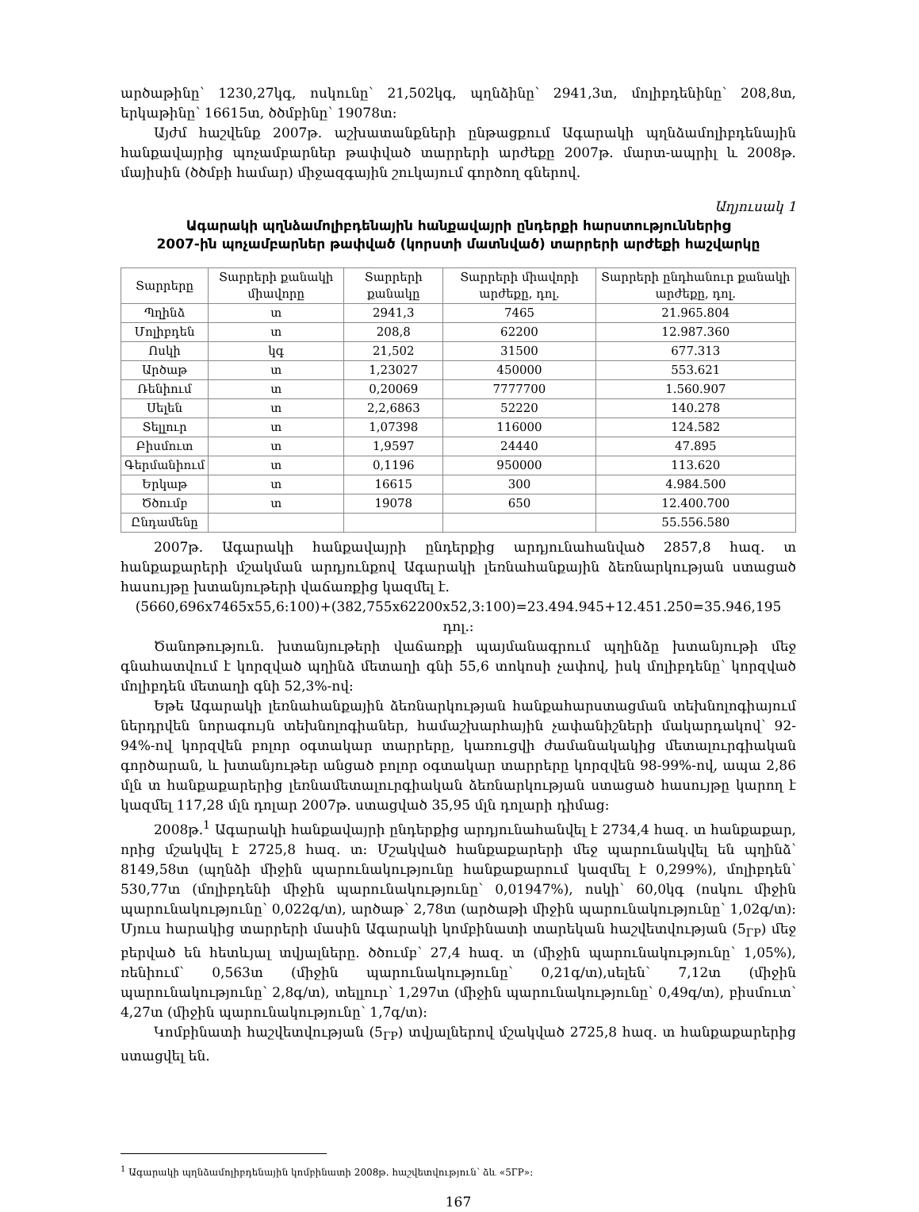արծաթինը՝ 1230,27կգ, ոսկունը՝ 21,502կգ, պղնձինը՝ 2941,3տ, մոլիբդենինը՝ 208,8տ, երկաթինը՝ 16615տ, ծծմբինը՝ 19078տ:
Այժմ հաշվենք 2007թ. աշխատանքների ընթացքում Ագարակի պղնձամոլիբդենային հանքավայրից պոչամբարներ թափված տարրերի արժեքը 2007թ. մարտ-ապրիլ և 2008թ. մայիսին (ծծմբի համար) միջազգային շուկայում գործող գներով.
Աղյուսակ 1
Ագարակի պղնձամոլիբդենային հանքավայրի ընդերքի հարստություններից
2007-ին պոչամբարներ թափված (կորստի մատնված) տարրերի արժեքի հաշվարկը
| Տարրերը | Տարրերի քանակի միավորը | Տարրերի քանակը | Տարրերի միավորի արժեքը, դոլ. | Տարրերի ընդհանուր քանակի արժեքը, դոլ. |
| --- | --- | --- | --- | --- |
| Պղինձ | տ | 2941,3 | 7465 | 21.965.804 |
| Մոլիբդեն | տ | 208,8 | 62200 | 12.987.360 |
| Ոսկի | կգ | 21,502 | 31500 | 677.313 |
| Արծաթ | տ | 1,23027 | 450000 | 553.621 |
| Ռենիում | տ | 0,20069 | 7777700 | 1.560.907 |
| Սելեն | տ | 2,2,6863 | 52220 | 140.278 |
| Տելլուր | տ | 1,07398 | 116000 | 124.582 |
| Բիսմուտ | տ | 1,9597 | 24440 | 47.895 |
| Գերմանիում | տ | 0,1196 | 950000 | 113.620 |
| Երկաթ | տ | 16615 | 300 | 4.984.500 |
| Ծծումբ | տ | 19078 | 650 | 12.400.700 |
| Ընդամենը | | | | 55.556.580 |
2007թ. Ագարակի հանքավայրի ընդերքից արդյունահանված 2857,8 հազ. տ հանքաքարերի մշակման արդյունքով Ագարակի լեռնահանքային ձեռնարկության ստացած հասույթը խտանյութերի վաճառքից կազմել է.
(5660,696x7465x55,6:100)+(382,755x62200x52,3:100)=23.494.945+12.451.250=35.946,195 դոլ.:
Ծանոթություն. խտանյութերի վաճառքի պայմանագրում պղինձը խտանյութի մեջ գնահատվում է կորզված պղինձ մետաղի գնի 55,6 տոկոսի չափով, իսկ մոլիբդենը՝ կորզված մոլիբդեն մետաղի գնի 52,3%-ով:
Եթե Ագարակի լեռնահանքային ձեռնարկության հանքահարստացման տեխնոլոգիայում ներդրվեն նորագույն տեխնոլոգիաներ, համաշխարհային չափանիշների մակարդակով՝ 92-94%-ով կորզվեն բոլոր օգտակար տարրերը, կառուցվի ժամանակակից մետալուրգիական գործարան, և խտանյութեր անցած բոլոր օգտակար տարրերը կորզվեն 98-99%-ով, ապա 2,86 մլն տ հանքաքարերից լեռնամետալուրգիական ձեռնարկության ստացած հասույթը կարող է կազմել 117,28 մլն դոլար 2007թ. ստացված 35,95 մլն դոլարի դիմաց:
2008թ.<sup>1</sup> Ագարակի հանքավայրի ընդերքից արդյունահանվել է 2734,4 հազ. տ հանքաքար, որից մշակվել է 2725,8 հազ. տ: Մշակված հանքաքարերի մեջ պարունակվել են պղինձ՝ 8149,58տ (պղնձի միջին պարունակությունը հանքաքարում կազմել է 0,299%), մոլիբդեն՝ 530,77տ (մոլիբդենի միջին պարունակությունը՝ 0,01947%), ոսկի՝ 60,0կգ (ոսկու միջին պարունակությունը՝ 0,022գ/տ), արծաթ՝ 2,78տ (արծաթի միջին պարունակությունը՝ 1,02գ/տ): Մյուս հարակից տարրերի մասին Ագարակի կոմբինատի տարեկան հաշվետվության (5<sub>ГР</sub>) մեջ բերված են հետևյալ տվյալները. ծծումբ՝ 27,4 հազ. տ (միջին պարունակությունը՝ 1,05%), ռենիում՝ 0,563տ (միջին պարունակությունը՝ 0,21գ/տ),սելեն՝ 7,12տ (միջին պարունակությունը՝ 2,8գ/տ), տելլուր՝ 1,297տ (միջին պարունակությունը՝ 0,49գ/տ), բիսմուտ՝ 4,27տ (միջին պարունակությունը՝ 1,7գ/տ):
Կոմբինատի հաշվետվության (5<sub>ГР</sub>) տվյալներով մշակված 2725,8 հազ. տ հանքաքարերից ստացվել են.
<sup>1</sup> Ագարակի պղնձամոլիբդենային կոմբինատի 2008թ. հաշվետվություն՝ ձև «5ГР»:
167